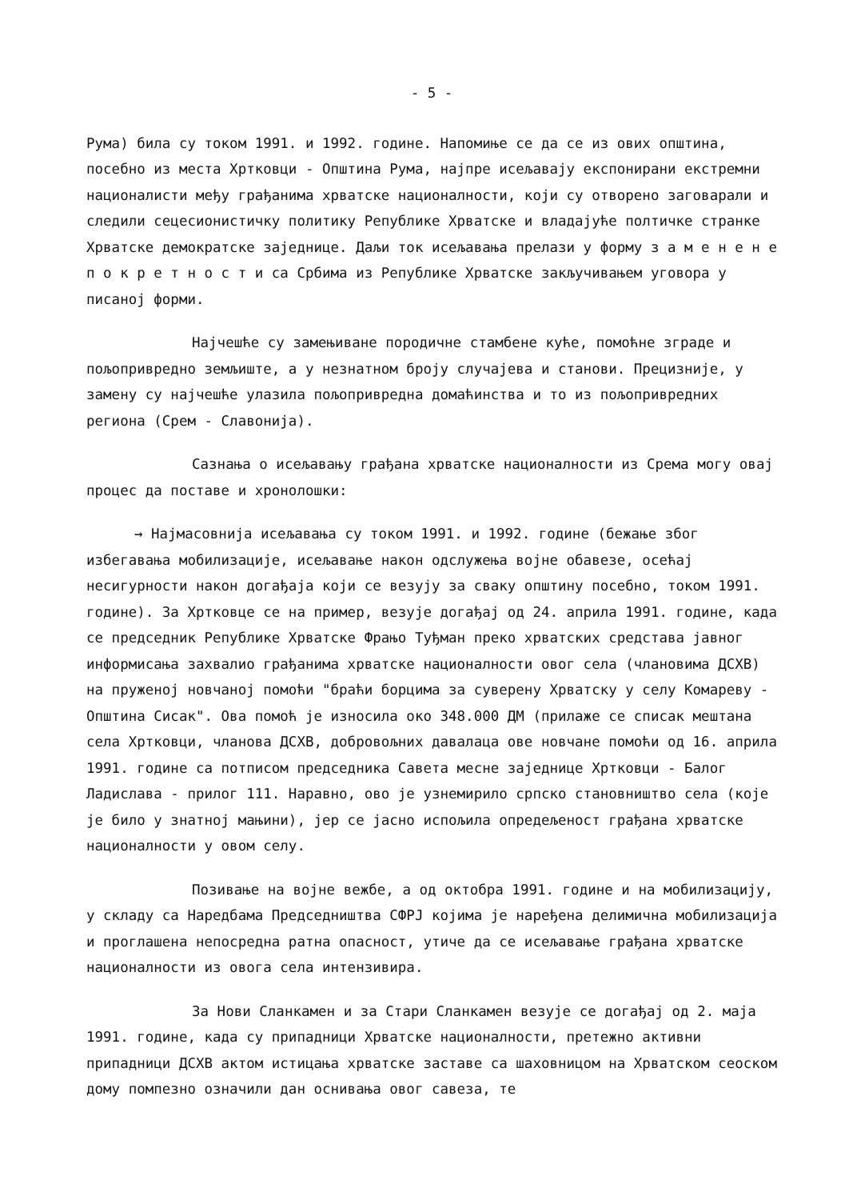- 5 -
Рума) била су током 1991. и 1992. године. Напомиње се да се из ових општина, посебно из места Хртковци - Општина Рума, најпре исељавају експонирани екстремни националисти међу грађанима хрватске националности, који су отворено заговарали и следили сецесионистичку политику Републике Хрватске и владајуће полтичке странке Хрватске демократске заједнице. Даљи ток исељавања прелази у форму з а м е н е н е п о к р е т н о с т и са Србима из Републике Хрватске закључивањем уговора у писаној форми.
Најчешће су замењиване породичне стамбене куће, помоћне зграде и пољопривредно земљиште, а у незнатном броју случајева и станови. Прецизније, у замену су најчешће улазила пољопривредна домаћинства и то из пољопривредних региона (Срем - Славонија).
Сазнања о исељавању грађана хрватске националности из Срема могу овај процес да поставе и хронолошки:
→ Најмасовнија исељавања су током 1991. и 1992. године (бежање због избегавања мобилизације, исељавање након одслужења војне обавезе, осећај несигурности након догађаја који се везују за сваку општину посебно, током 1991. године). За Хртковце се на пример, везује догађај од 24. априла 1991. године, када се председник Републике Хрватске Фрањо Туђман преко хрватских средстава јавног информисања захвалио грађанима хрватске националности овог села (члановима ДСХВ) на пруженој новчаној помоћи "браћи борцима за суверену Хрватску у селу Комареву - Општина Сисак". Ова помоћ је износила око 348.000 ДМ (прилаже се списак мештана села Хртковци, чланова ДСХВ, добровољних давалаца ове новчане помоћи од 16. априла 1991. године са потписом председника Савета месне заједнице Хртковци - Балог Ладислава - прилог 111. Наравно, ово је узнемирило српско становништво села (које је било у знатној мањини), јер се јасно испољила опредељеност грађана хрватске националности у овом селу.
Позивање на војне вежбе, а од октобра 1991. године и на мобилизацију, у складу са Наредбама Председништва СФРЈ којима је наређена делимична мобилизација и проглашена непосредна ратна опасност, утиче да се исељавање грађана хрватске националности из овога села интензивира.
За Нови Сланкамен и за Стари Сланкамен везује се догађај од 2. маја 1991. године, када су припадници Хрватске националности, претежно активни припадници ДСХВ актом истицања хрватске заставе са шаховницом на Хрватском сеоском дому помпезно означили дан оснивања овог савеза, те